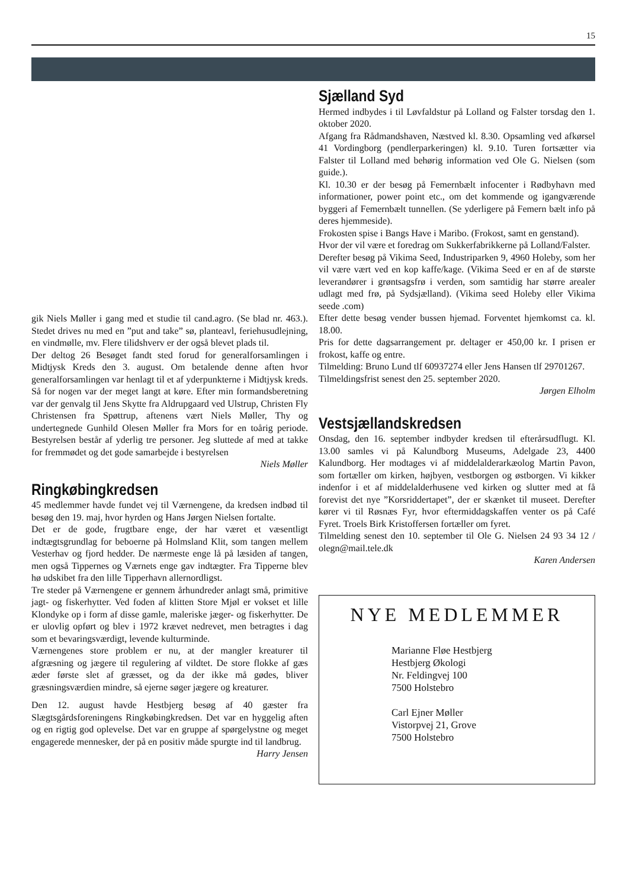15
gik Niels Møller i gang med et studie til cand.agro. (Se blad nr. 463.). Stedet drives nu med en ”put and take” sø, planteavl, feriehusudlejning, en vindmølle, mv. Flere tilidshverv er der også blevet plads til.
Der deltog 26 Besøget fandt sted forud for generalforsamlingen i Midtjysk Kreds den 3. august. Om betalende denne aften hvor generalforsamlingen var henlagt til et af yderpunkterne i Midtjysk kreds. Så for nogen var der meget langt at køre. Efter min formandsberetning var der genvalg til Jens Skytte fra Aldrupgaard ved Ulstrup, Christen Fly Christensen fra Spøttrup, aftenens vært Niels Møller, Thy og undertegnede Gunhild Olesen Møller fra Mors for en toårig periode. Bestyrelsen består af yderlig tre personer. Jeg sluttede af med at takke for fremmødet og det gode samarbejde i bestyrelsen
Niels Møller
Ringkøbingkredsen
45 medlemmer havde fundet vej til Værnengene, da kredsen indbød til besøg den 19. maj, hvor hyrden og Hans Jørgen Nielsen fortalte.
Det er de gode, frugtbare enge, der har været et væsentligt indtægtsgrundlag for beboerne på Holmsland Klit, som tangen mellem Vesterhav og fjord hedder. De nærmeste enge lå på læsiden af tangen, men også Tippernes og Værnets enge gav indtægter. Fra Tipperne blev hø udskibet fra den lille Tipperhavn allernordligst.
Tre steder på Værnengene er gennem århundreder anlagt små, primitive jagt- og fiskerhytter. Ved foden af klitten Store Mjøl er vokset et lille Klondyke op i form af disse gamle, maleriske jæger- og fiskerhytter. De er ulovlig opført og blev i 1972 krævet nedrevet, men betragtes i dag som et bevaringsværdigt, levende kulturminde.
Værnengenes store problem er nu, at der mangler kreaturer til afgræsning og jægere til regulering af vildtet. De store flokke af gæs æder første slet af græsset, og da der ikke må gødes, bliver græsningsværdien mindre, så ejerne søger jægere og kreaturer.
Den 12. august havde Hestbjerg besøg af 40 gæster fra Slægtsgårdsforeningens Ringkøbingkredsen. Det var en hyggelig aften og en rigtig god oplevelse. Det var en gruppe af spørgelystne og meget engagerede mennesker, der på en positiv måde spurgte ind til landbrug.
Harry Jensen
Sjælland Syd
Hermed indbydes i til Løvfaldstur på Lolland og Falster torsdag den 1. oktober 2020.
Afgang fra Rådmandshaven, Næstved kl. 8.30. Opsamling ved afkørsel 41 Vordingborg (pendlerparkeringen) kl. 9.10. Turen fortsætter via Falster til Lolland med behørig information ved Ole G. Nielsen (som guide.).
Kl. 10.30 er der besøg på Femernbælt infocenter i Rødbyhavn med informationer, power point etc., om det kommende og igangværende byggeri af Femernbælt tunnellen. (Se yderligere på Femern bælt info på deres hjemmeside).
Frokosten spise i Bangs Have i Maribo. (Frokost, samt en genstand).
Hvor der vil være et foredrag om Sukkerfabrikkerne på Lolland/Falster.
Derefter besøg på Vikima Seed, Industriparken 9, 4960 Holeby, som her vil være vært ved en kop kaffe/kage. (Vikima Seed er en af de største leverandører i grøntsagsfrø i verden, som samtidig har større arealer udlagt med frø, på Sydsjælland). (Vikima seed Holeby eller Vikima seede .com)
Efter dette besøg vender bussen hjemad. Forventet hjemkomst ca. kl. 18.00.
Pris for dette dagsarrangement pr. deltager er 450,00 kr. I prisen er frokost, kaffe og entre.
Tilmelding: Bruno Lund tlf 60937274 eller Jens Hansen tlf 29701267.
Tilmeldingsfrist senest den 25. september 2020.
Jørgen Elholm
Vestsjællandskredsen
Onsdag, den 16. september indbyder kredsen til efterårsudflugt. Kl. 13.00 samles vi på Kalundborg Museums, Adelgade 23, 4400 Kalundborg. Her modtages vi af middelalderarkæolog Martin Pavon, som fortæller om kirken, højbyen, vestborgen og østborgen. Vi kikker indenfor i et af middelalderhusene ved kirken og slutter med at få forevist det nye ”Korsriddertapet”, der er skænket til museet. Derefter kører vi til Røsnæs Fyr, hvor eftermiddagskaffen venter os på Café Fyret. Troels Birk Kristoffersen fortæller om fyret.
Tilmelding senest den 10. september til Ole G. Nielsen 24 93 34 12 / olegn@mail.tele.dk
Karen Andersen
NYE MEDLEMMER
Marianne Fløe Hestbjerg
Hestbjerg Økologi
Nr. Feldingvej 100
7500 Holstebro
Carl Ejner Møller
Vistorpvej 21, Grove
7500 Holstebro